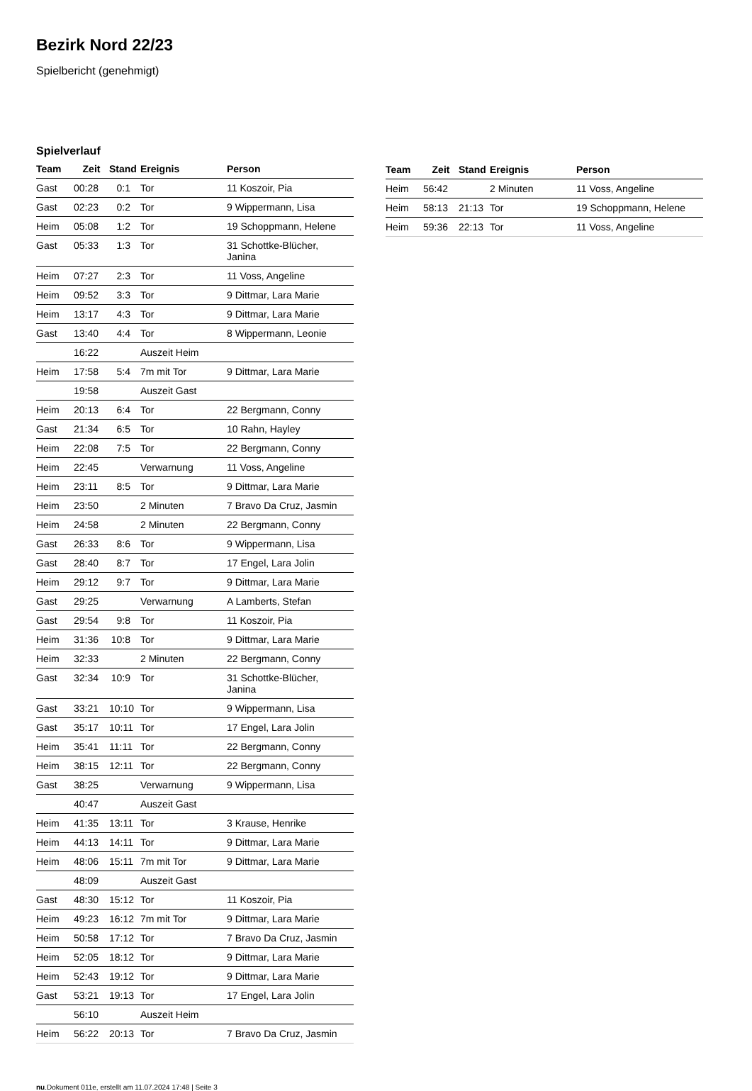Bezirk Nord 22/23
Spielbericht (genehmigt)
Spielverlauf
| Team | Zeit | Stand | Ereignis | Person |
| --- | --- | --- | --- | --- |
| Gast | 00:28 | 0:1 | Tor | 11 Koszoir, Pia |
| Gast | 02:23 | 0:2 | Tor | 9 Wippermann, Lisa |
| Heim | 05:08 | 1:2 | Tor | 19 Schoppmann, Helene |
| Gast | 05:33 | 1:3 | Tor | 31 Schottke-Blücher, Janina |
| Heim | 07:27 | 2:3 | Tor | 11 Voss, Angeline |
| Heim | 09:52 | 3:3 | Tor | 9 Dittmar, Lara Marie |
| Heim | 13:17 | 4:3 | Tor | 9 Dittmar, Lara Marie |
| Gast | 13:40 | 4:4 | Tor | 8 Wippermann, Leonie |
| | 16:22 | | Auszeit Heim | |
| Heim | 17:58 | 5:4 | 7m mit Tor | 9 Dittmar, Lara Marie |
| | 19:58 | | Auszeit Gast | |
| Heim | 20:13 | 6:4 | Tor | 22 Bergmann, Conny |
| Gast | 21:34 | 6:5 | Tor | 10 Rahn, Hayley |
| Heim | 22:08 | 7:5 | Tor | 22 Bergmann, Conny |
| Heim | 22:45 | | Verwarnung | 11 Voss, Angeline |
| Heim | 23:11 | 8:5 | Tor | 9 Dittmar, Lara Marie |
| Heim | 23:50 | | 2 Minuten | 7 Bravo Da Cruz, Jasmin |
| Heim | 24:58 | | 2 Minuten | 22 Bergmann, Conny |
| Gast | 26:33 | 8:6 | Tor | 9 Wippermann, Lisa |
| Gast | 28:40 | 8:7 | Tor | 17 Engel, Lara Jolin |
| Heim | 29:12 | 9:7 | Tor | 9 Dittmar, Lara Marie |
| Gast | 29:25 | | Verwarnung | A Lamberts, Stefan |
| Gast | 29:54 | 9:8 | Tor | 11 Koszoir, Pia |
| Heim | 31:36 | 10:8 | Tor | 9 Dittmar, Lara Marie |
| Heim | 32:33 | | 2 Minuten | 22 Bergmann, Conny |
| Gast | 32:34 | 10:9 | Tor | 31 Schottke-Blücher, Janina |
| Gast | 33:21 | 10:10 | Tor | 9 Wippermann, Lisa |
| Gast | 35:17 | 10:11 | Tor | 17 Engel, Lara Jolin |
| Heim | 35:41 | 11:11 | Tor | 22 Bergmann, Conny |
| Heim | 38:15 | 12:11 | Tor | 22 Bergmann, Conny |
| Gast | 38:25 | | Verwarnung | 9 Wippermann, Lisa |
| | 40:47 | | Auszeit Gast | |
| Heim | 41:35 | 13:11 | Tor | 3 Krause, Henrike |
| Heim | 44:13 | 14:11 | Tor | 9 Dittmar, Lara Marie |
| Heim | 48:06 | 15:11 | 7m mit Tor | 9 Dittmar, Lara Marie |
| | 48:09 | | Auszeit Gast | |
| Gast | 48:30 | 15:12 | Tor | 11 Koszoir, Pia |
| Heim | 49:23 | 16:12 | 7m mit Tor | 9 Dittmar, Lara Marie |
| Heim | 50:58 | 17:12 | Tor | 7 Bravo Da Cruz, Jasmin |
| Heim | 52:05 | 18:12 | Tor | 9 Dittmar, Lara Marie |
| Heim | 52:43 | 19:12 | Tor | 9 Dittmar, Lara Marie |
| Gast | 53:21 | 19:13 | Tor | 17 Engel, Lara Jolin |
| | 56:10 | | Auszeit Heim | |
| Heim | 56:22 | 20:13 | Tor | 7 Bravo Da Cruz, Jasmin |
| Team | Zeit | Stand | Ereignis | Person |
| --- | --- | --- | --- | --- |
| Heim | 56:42 | | 2 Minuten | 11 Voss, Angeline |
| Heim | 58:13 | 21:13 | Tor | 19 Schoppmann, Helene |
| Heim | 59:36 | 22:13 | Tor | 11 Voss, Angeline |
nu.Dokument 011e, erstellt am 11.07.2024 17:48 | Seite 3